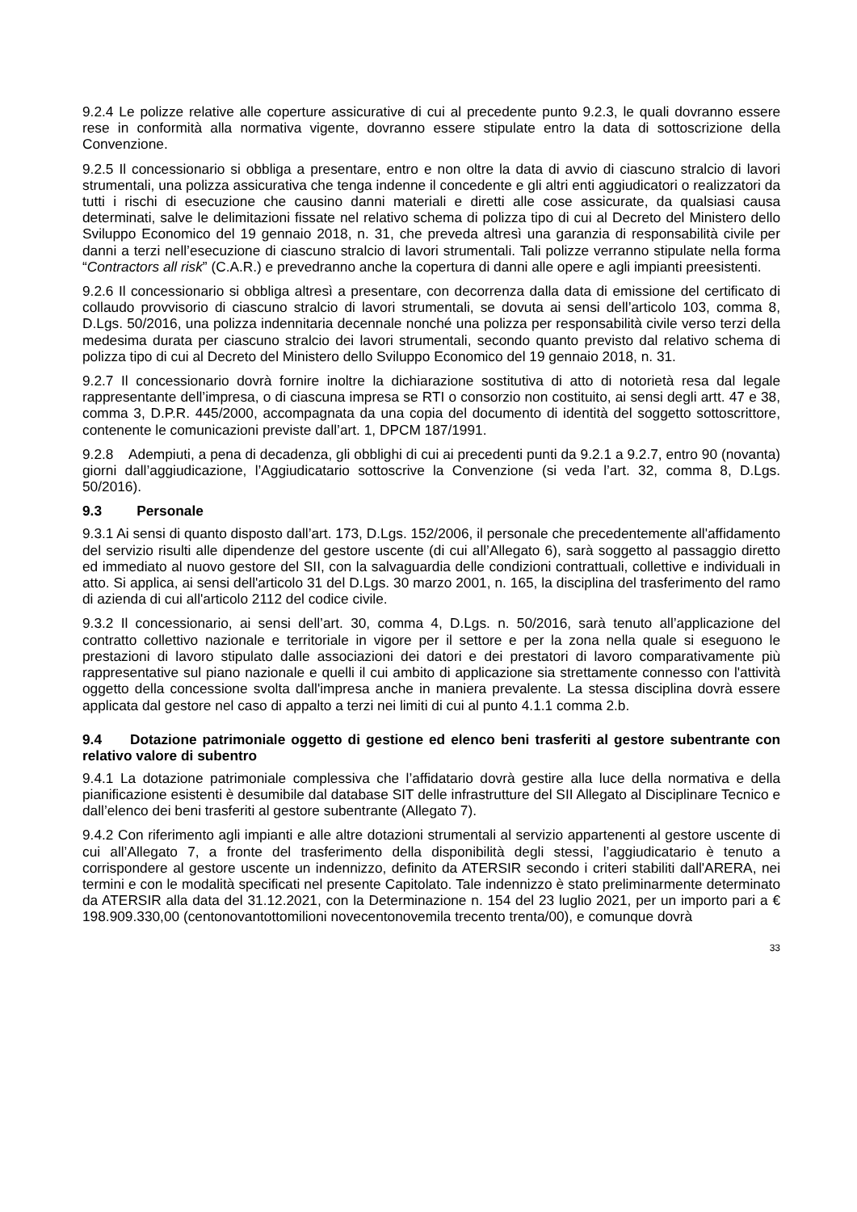9.2.4 Le polizze relative alle coperture assicurative di cui al precedente punto 9.2.3, le quali dovranno essere rese in conformità alla normativa vigente, dovranno essere stipulate entro la data di sottoscrizione della Convenzione.
9.2.5 Il concessionario si obbliga a presentare, entro e non oltre la data di avvio di ciascuno stralcio di lavori strumentali, una polizza assicurativa che tenga indenne il concedente e gli altri enti aggiudicatori o realizzatori da tutti i rischi di esecuzione che causino danni materiali e diretti alle cose assicurate, da qualsiasi causa determinati, salve le delimitazioni fissate nel relativo schema di polizza tipo di cui al Decreto del Ministero dello Sviluppo Economico del 19 gennaio 2018, n. 31, che preveda altresì una garanzia di responsabilità civile per danni a terzi nell’esecuzione di ciascuno stralcio di lavori strumentali. Tali polizze verranno stipulate nella forma “Contractors all risk” (C.A.R.) e prevedranno anche la copertura di danni alle opere e agli impianti preesistenti.
9.2.6 Il concessionario si obbliga altresì a presentare, con decorrenza dalla data di emissione del certificato di collaudo provvisorio di ciascuno stralcio di lavori strumentali, se dovuta ai sensi dell’articolo 103, comma 8, D.Lgs. 50/2016, una polizza indennitaria decennale nonché una polizza per responsabilità civile verso terzi della medesima durata per ciascuno stralcio dei lavori strumentali, secondo quanto previsto dal relativo schema di polizza tipo di cui al Decreto del Ministero dello Sviluppo Economico del 19 gennaio 2018, n. 31.
9.2.7 Il concessionario dovrà fornire inoltre la dichiarazione sostitutiva di atto di notorietà resa dal legale rappresentante dell’impresa, o di ciascuna impresa se RTI o consorzio non costituito, ai sensi degli artt. 47 e 38, comma 3, D.P.R. 445/2000, accompagnata da una copia del documento di identità del soggetto sottoscrittore, contenente le comunicazioni previste dall’art. 1, DPCM 187/1991.
9.2.8 Adempiuti, a pena di decadenza, gli obblighi di cui ai precedenti punti da 9.2.1 a 9.2.7, entro 90 (novanta) giorni dall’aggiudicazione, l’Aggiudicatario sottoscrive la Convenzione (si veda l’art. 32, comma 8, D.Lgs. 50/2016).
9.3 Personale
9.3.1 Ai sensi di quanto disposto dall’art. 173, D.Lgs. 152/2006, il personale che precedentemente all'affidamento del servizio risulti alle dipendenze del gestore uscente (di cui all’Allegato 6), sarà soggetto al passaggio diretto ed immediato al nuovo gestore del SII, con la salvaguardia delle condizioni contrattuali, collettive e individuali in atto. Si applica, ai sensi dell'articolo 31 del D.Lgs. 30 marzo 2001, n. 165, la disciplina del trasferimento del ramo di azienda di cui all'articolo 2112 del codice civile.
9.3.2 Il concessionario, ai sensi dell’art. 30, comma 4, D.Lgs. n. 50/2016, sarà tenuto all’applicazione del contratto collettivo nazionale e territoriale in vigore per il settore e per la zona nella quale si eseguono le prestazioni di lavoro stipulato dalle associazioni dei datori e dei prestatori di lavoro comparativamente più rappresentative sul piano nazionale e quelli il cui ambito di applicazione sia strettamente connesso con l'attività oggetto della concessione svolta dall'impresa anche in maniera prevalente. La stessa disciplina dovrà essere applicata dal gestore nel caso di appalto a terzi nei limiti di cui al punto 4.1.1 comma 2.b.
9.4 Dotazione patrimoniale oggetto di gestione ed elenco beni trasferiti al gestore subentrante con relativo valore di subentro
9.4.1 La dotazione patrimoniale complessiva che l’affidatario dovrà gestire alla luce della normativa e della pianificazione esistenti è desumibile dal database SIT delle infrastrutture del SII Allegato al Disciplinare Tecnico e dall’elenco dei beni trasferiti al gestore subentrante (Allegato 7).
9.4.2 Con riferimento agli impianti e alle altre dotazioni strumentali al servizio appartenenti al gestore uscente di cui all’Allegato 7, a fronte del trasferimento della disponibilità degli stessi, l’aggiudicatario è tenuto a corrispondere al gestore uscente un indennizzo, definito da ATERSIR secondo i criteri stabiliti dall'ARERA, nei termini e con le modalità specificati nel presente Capitolato. Tale indennizzo è stato preliminarmente determinato da ATERSIR alla data del 31.12.2021, con la Determinazione n. 154 del 23 luglio 2021, per un importo pari a € 198.909.330,00 (centonovantottomilioni novecentonovemila trecento trenta/00), e comunque dovrà
33